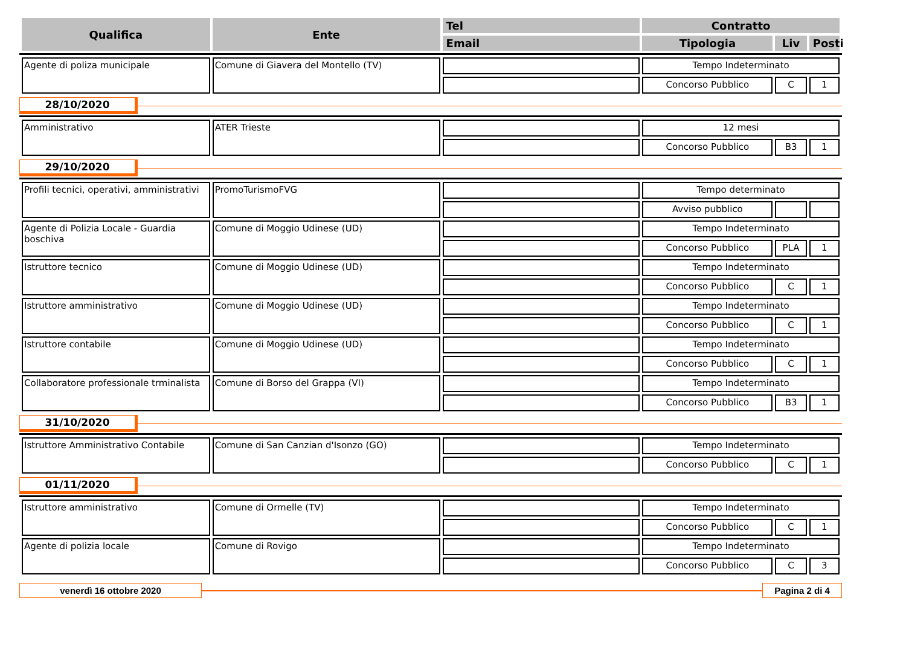| Qualifica | Ente | Tel | Contratto | | |
| --- | --- | --- | --- | --- | --- |
| | | Email | Tipologia | Liv | Posti |
| Agente di poliza municipale | Comune di Giavera del Montello (TV) | | Tempo Indeterminato | | |
| | | | Concorso Pubblico | C | 1 |
28/10/2020
| Amministrativo | ATER Trieste | | 12 mesi | | |
| | | | Concorso Pubblico | B3 | 1 |
29/10/2020
| Profili tecnici, operativi, amministrativi | PromoTurismoFVG | | Tempo determinato | | |
| | | | Avviso pubblico | | |
| Agente di Polizia Locale - Guardia boschiva | Comune di Moggio Udinese (UD) | | Tempo Indeterminato | | |
| | | | Concorso Pubblico | PLA | 1 |
| Istruttore tecnico | Comune di Moggio Udinese (UD) | | Tempo Indeterminato | | |
| | | | Concorso Pubblico | C | 1 |
| Istruttore amministrativo | Comune di Moggio Udinese (UD) | | Tempo Indeterminato | | |
| | | | Concorso Pubblico | C | 1 |
| Istruttore contabile | Comune di Moggio Udinese (UD) | | Tempo Indeterminato | | |
| | | | Concorso Pubblico | C | 1 |
| Collaboratore professionale trminalista | Comune di Borso del Grappa (VI) | | Tempo Indeterminato | | |
| | | | Concorso Pubblico | B3 | 1 |
31/10/2020
| Istruttore Amministrativo Contabile | Comune di San Canzian d'Isonzo (GO) | | Tempo Indeterminato | | |
| | | | Concorso Pubblico | C | 1 |
01/11/2020
| Istruttore amministrativo | Comune di Ormelle (TV) | | Tempo Indeterminato | | |
| | | | Concorso Pubblico | C | 1 |
| Agente di polizia locale | Comune di Rovigo | | Tempo Indeterminato | | |
| | | | Concorso Pubblico | C | 3 |
venerdì 16 ottobre 2020 Pagina 2 di 4